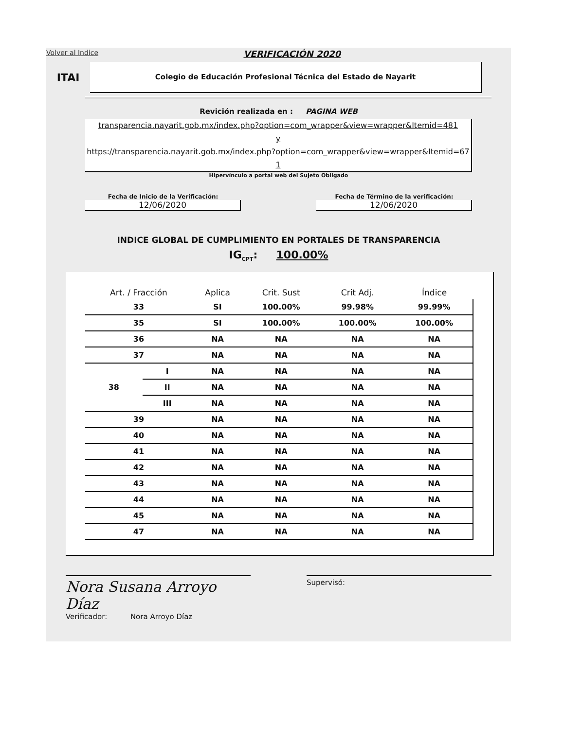Volver al Indice VERIFICACIÓN 2020
ITAI
Colegio de Educación Profesional Técnica del Estado de Nayarit
Revición realizada en : PAGINA WEB
transparencia.nayarit.gob.mx/index.php?option=com_wrapper&view=wrapper&Itemid=481
y
https://transparencia.nayarit.gob.mx/index.php?option=com_wrapper&view=wrapper&Itemid=671
Hipervínculo a portal web del Sujeto Obligado
Fecha de Inicio de la Verificación:
12/06/2020
Fecha de Término de la verificación:
12/06/2020
INDICE GLOBAL DE CUMPLIMIENTO EN PORTALES DE TRANSPARENCIA
IG<sub>CPT</sub>: 100.00%
| Art. / Fracción | | Aplica | Crit. Sust | Crit Adj. | Índice |
| --- | --- | --- | --- | --- | --- |
| 33 | | SI | 100.00% | 99.98% | 99.99% |
| 35 | | SI | 100.00% | 100.00% | 100.00% |
| 36 | | NA | NA | NA | NA |
| 37 | | NA | NA | NA | NA |
| 38 | I | NA | NA | NA | NA |
| | II | NA | NA | NA | NA |
| | III | NA | NA | NA | NA |
| 39 | | NA | NA | NA | NA |
| 40 | | NA | NA | NA | NA |
| 41 | | NA | NA | NA | NA |
| 42 | | NA | NA | NA | NA |
| 43 | | NA | NA | NA | NA |
| 44 | | NA | NA | NA | NA |
| 45 | | NA | NA | NA | NA |
| 47 | | NA | NA | NA | NA |
Nora Susana Arroyo Díaz
Verificador: Nora Arroyo Díaz
Supervisó: